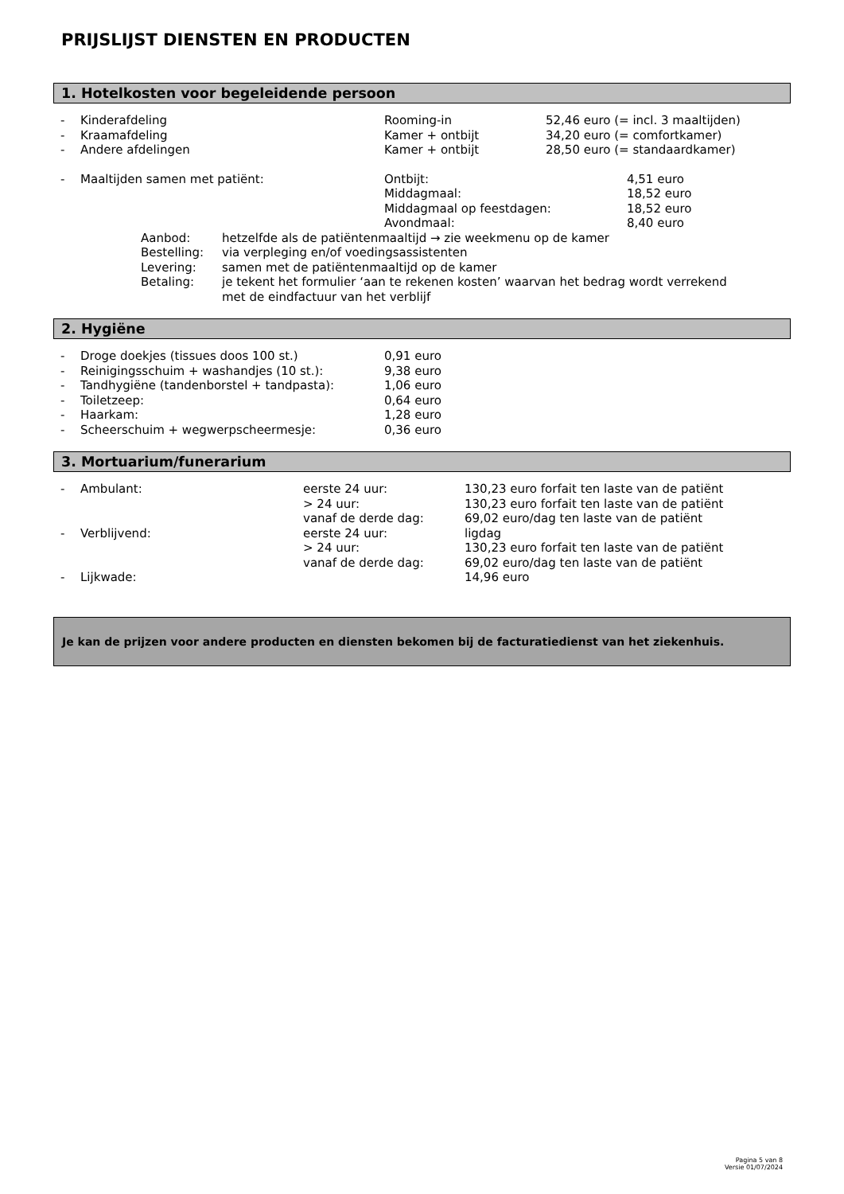PRIJSLIJST DIENSTEN EN PRODUCTEN
1. Hotelkosten voor begeleidende persoon
| - | Kinderafdeling | Rooming-in | 52,46 euro (= incl. 3 maaltijden) |
| - | Kraamafdeling | Kamer + ontbijt | 34,20 euro (= comfortkamer) |
| - | Andere afdelingen | Kamer + ontbijt | 28,50 euro (= standaardkamer) |
| - | Maaltijden samen met patiënt: | Ontbijt: | 4,51 euro |
| | | Middagmaal: | 18,52 euro |
| | | Middagmaal op feestdagen: | 18,52 euro |
| | | Avondmaal: | 8,40 euro |
| Aanbod: | hetzelfde als de patiëntenmaaltijd → zie weekmenu op de kamer |
| Bestelling: | via verpleging en/of voedingsassistenten |
| Levering: | samen met de patiëntenmaaltijd op de kamer |
| Betaling: | je tekent het formulier ‘aan te rekenen kosten’ waarvan het bedrag wordt verrekend met de eindfactuur van het verblijf |
2. Hygiëne
| - | Droge doekjes (tissues doos 100 st.) | 0,91 euro |
| - | Reinigingsschuim + washandjes (10 st.): | 9,38 euro |
| - | Tandhygiëne (tandenborstel + tandpasta): | 1,06 euro |
| - | Toiletzeep: | 0,64 euro |
| - | Haarkam: | 1,28 euro |
| - | Scheerschuim + wegwerpscheermesje: | 0,36 euro |
3. Mortuarium/funerarium
| - | Ambulant: | eerste 24 uur: | 130,23 euro forfait ten laste van de patiënt |
| | | > 24 uur: | 130,23 euro forfait ten laste van de patiënt |
| | | vanaf de derde dag: | 69,02 euro/dag ten laste van de patiënt |
| - | Verblijvend: | eerste 24 uur: | ligdag |
| | | > 24 uur: | 130,23 euro forfait ten laste van de patiënt |
| | | vanaf de derde dag: | 69,02 euro/dag ten laste van de patiënt |
| - | Lijkwade: | | 14,96 euro |
Je kan de prijzen voor andere producten en diensten bekomen bij de facturatiedienst van het ziekenhuis.
Pagina 5 van 8
Versie 01/07/2024